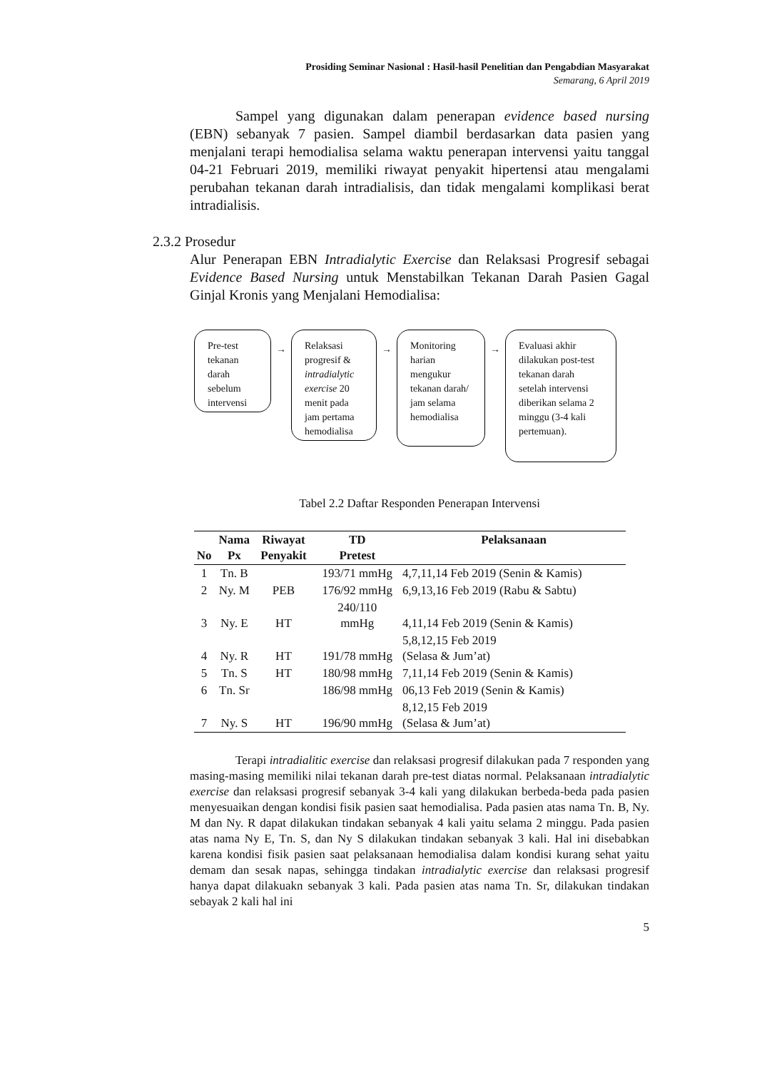Prosiding Seminar Nasional : Hasil-hasil Penelitian dan Pengabdian Masyarakat
Semarang, 6 April 2019
Sampel yang digunakan dalam penerapan evidence based nursing (EBN) sebanyak 7 pasien. Sampel diambil berdasarkan data pasien yang menjalani terapi hemodialisa selama waktu penerapan intervensi yaitu tanggal 04-21 Februari 2019, memiliki riwayat penyakit hipertensi atau mengalami perubahan tekanan darah intradialisis, dan tidak mengalami komplikasi berat intradialisis.
2.3.2 Prosedur
Alur Penerapan EBN Intradialytic Exercise dan Relaksasi Progresif sebagai Evidence Based Nursing untuk Menstabilkan Tekanan Darah Pasien Gagal Ginjal Kronis yang Menjalani Hemodialisa:
Pre-test tekanan darah sebelum intervensi
→
Relaksasi progresif & intradialytic exercise 20 menit pada jam pertama hemodialisa
→
Monitoring harian mengukur tekanan darah/ jam selama hemodialisa
→
Evaluasi akhir dilakukan post-test tekanan darah setelah intervensi diberikan selama 2 minggu (3-4 kali pertemuan).
Tabel 2.2 Daftar Responden Penerapan Intervensi
| No | Nama Px | Riwayat Penyakit | TD Pretest | Pelaksanaan |
| --- | --- | --- | --- | --- |
| 1 | Tn. B | | 193/71 mmHg | 4,7,11,14 Feb 2019 (Senin & Kamis) |
| 2 | Ny. M | PEB | 176/92 mmHg | 6,9,13,16 Feb 2019 (Rabu & Sabtu) |
| 3 | Ny. E | HT | 240/110 mmHg | 4,11,14 Feb 2019 (Senin & Kamis) |
| 4 | Ny. R | HT | 191/78 mmHg | 5,8,12,15 Feb 2019 (Selasa & Jum’at) |
| 5 | Tn. S | HT | 180/98 mmHg | 7,11,14 Feb 2019 (Senin & Kamis) |
| 6 | Tn. Sr | | 186/98 mmHg | 06,13 Feb 2019 (Senin & Kamis) |
| 7 | Ny. S | HT | 196/90 mmHg | 8,12,15 Feb 2019 (Selasa & Jum’at) |
Terapi intradialitic exercise dan relaksasi progresif dilakukan pada 7 responden yang masing-masing memiliki nilai tekanan darah pre-test diatas normal. Pelaksanaan intradialytic exercise dan relaksasi progresif sebanyak 3-4 kali yang dilakukan berbeda-beda pada pasien menyesuaikan dengan kondisi fisik pasien saat hemodialisa. Pada pasien atas nama Tn. B, Ny. M dan Ny. R dapat dilakukan tindakan sebanyak 4 kali yaitu selama 2 minggu. Pada pasien atas nama Ny E, Tn. S, dan Ny S dilakukan tindakan sebanyak 3 kali. Hal ini disebabkan karena kondisi fisik pasien saat pelaksanaan hemodialisa dalam kondisi kurang sehat yaitu demam dan sesak napas, sehingga tindakan intradialytic exercise dan relaksasi progresif hanya dapat dilakuakn sebanyak 3 kali. Pada pasien atas nama Tn. Sr, dilakukan tindakan sebayak 2 kali hal ini
5